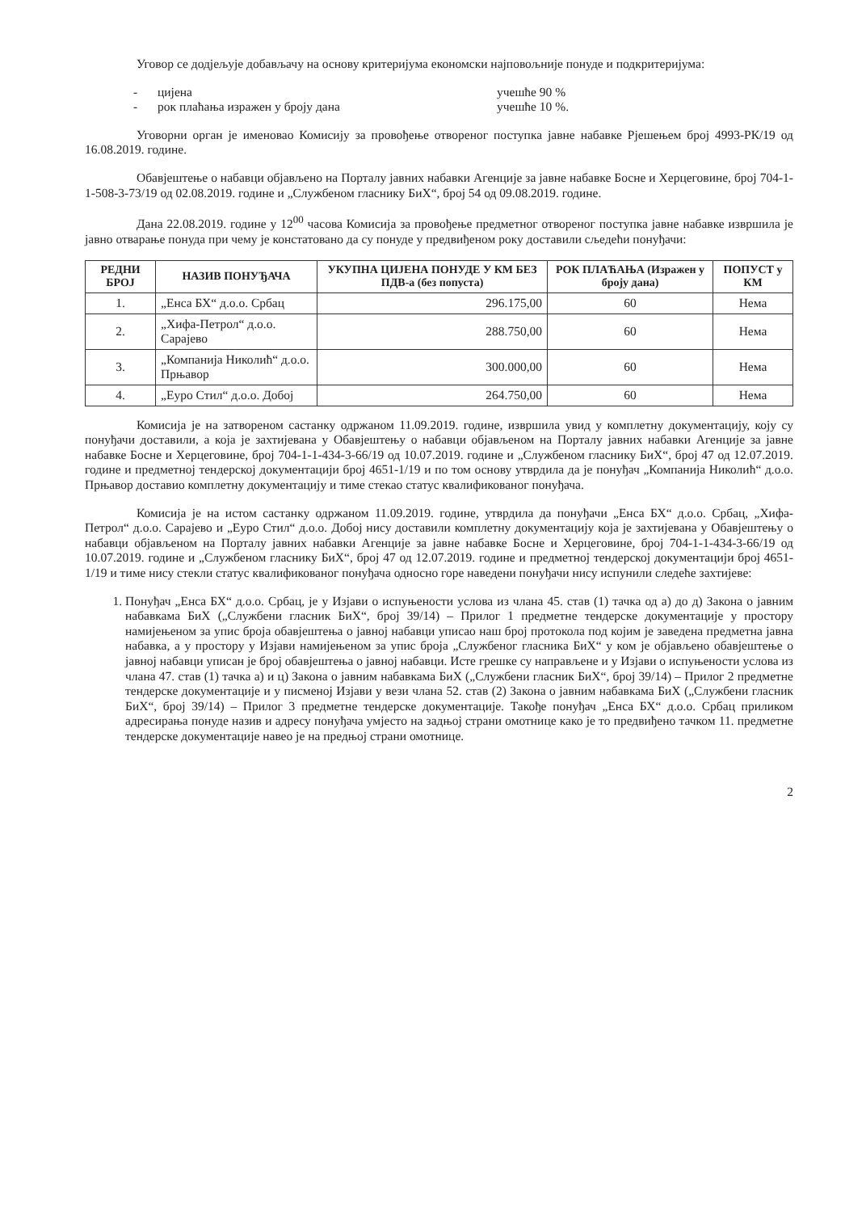Уговор се додјељује добављачу на основу критеријума економски најповољније понуде и подкритеријума:
- цијена учешће 90 %
- рок плаћања изражен у броју дана учешће 10 %.
Уговорни орган је именовао Комисију за провођење отвореног поступка јавне набавке Рјешењем број 4993-РК/19 од 16.08.2019. године.
Обавјештење о набавци објављено на Порталу јавних набавки Агенције за јавне набавке Босне и Херцеговине, број 704-1-1-508-3-73/19 од 02.08.2019. године и „Службеном гласнику БиХ“, број 54 од 09.08.2019. године.
Дана 22.08.2019. године у 12<sup>00</sup> часова Комисија за провођење предметног отвореног поступка јавне набавке извршила је јавно отварање понуда при чему је констатовано да су понуде у предвиђеном року доставили сљедећи понуђачи:
| РЕДНИ БРОЈ | НАЗИВ ПОНУЂАЧА | УКУПНА ЦИЈЕНА ПОНУДЕ У КМ БЕЗ ПДВ-а (без попуста) | РОК ПЛАЋАЊА (Изражен у броју дана) | ПОПУСТ у КМ |
| --- | --- | --- | --- | --- |
| 1. | „Енса БХ“ д.о.о. Србац | 296.175,00 | 60 | Нема |
| 2. | „Хифа-Петрол“ д.о.о. Сарајево | 288.750,00 | 60 | Нема |
| 3. | „Компанија Николић“ д.о.о. Прњавор | 300.000,00 | 60 | Нема |
| 4. | „Еуро Стил“ д.о.о. Добој | 264.750,00 | 60 | Нема |
Комисија је на затвореном састанку одржаном 11.09.2019. године, извршила увид у комплетну документацију, коју су понуђачи доставили, а која је захтијевана у Обавјештењу о набавци објављеном на Порталу јавних набавки Агенције за јавне набавке Босне и Херцеговине, број 704-1-1-434-3-66/19 од 10.07.2019. године и „Службеном гласнику БиХ“, број 47 од 12.07.2019. године и предметној тендерској документацији број 4651-1/19 и по том основу утврдила да је понуђач „Компанија Николић“ д.о.о. Прњавор доставио комплетну документацију и тиме стекао статус квалификованог понуђача.
Комисија је на истом састанку одржаном 11.09.2019. године, утврдила да понуђачи „Енса БХ“ д.о.о. Србац, „Хифа-Петрол“ д.о.о. Сарајево и „Еуро Стил“ д.о.о. Добој нису доставили комплетну документацију која је захтијевана у Обавјештењу о набавци објављеном на Порталу јавних набавки Агенције за јавне набавке Босне и Херцеговине, број 704-1-1-434-3-66/19 од 10.07.2019. године и „Службеном гласнику БиХ“, број 47 од 12.07.2019. године и предметној тендерској документацији број 4651-1/19 и тиме нису стекли статус квалификованог понуђача односно горе наведени понуђачи нису испунили следеће захтијеве:
1. Понуђач „Енса БХ“ д.о.о. Србац, је у Изјави о испуњености услова из члана 45. став (1) тачка од а) до д) Закона о јавним набавкама БиХ („Службени гласник БиХ“, број 39/14) – Прилог 1 предметне тендерске документације у простору намијењеном за упис броја обавјештења о јавној набавци уписао наш број протокола под којим је заведена предметна јавна набавка, а у простору у Изјави намијењеном за упис броја „Службеног гласника БиХ“ у ком је објављено обавјештење о јавној набавци уписан је број обавјештења о јавној набавци. Исте грешке су направљене и у Изјави о испуњености услова из члана 47. став (1) тачка а) и ц) Закона о јавним набавкама БиХ („Службени гласник БиХ“, број 39/14) – Прилог 2 предметне тендерске документације и у писменој Изјави у вези члана 52. став (2) Закона о јавним набавкама БиХ („Службени гласник БиХ“, број 39/14) – Прилог 3 предметне тендерске документације. Такође понуђач „Енса БХ“ д.о.о. Србац приликом адресирања понуде назив и адресу понуђача умјесто на задњој страни омотнице како је то предвиђено тачком 11. предметне тендерске документације навео је на предњој страни омотнице.
2